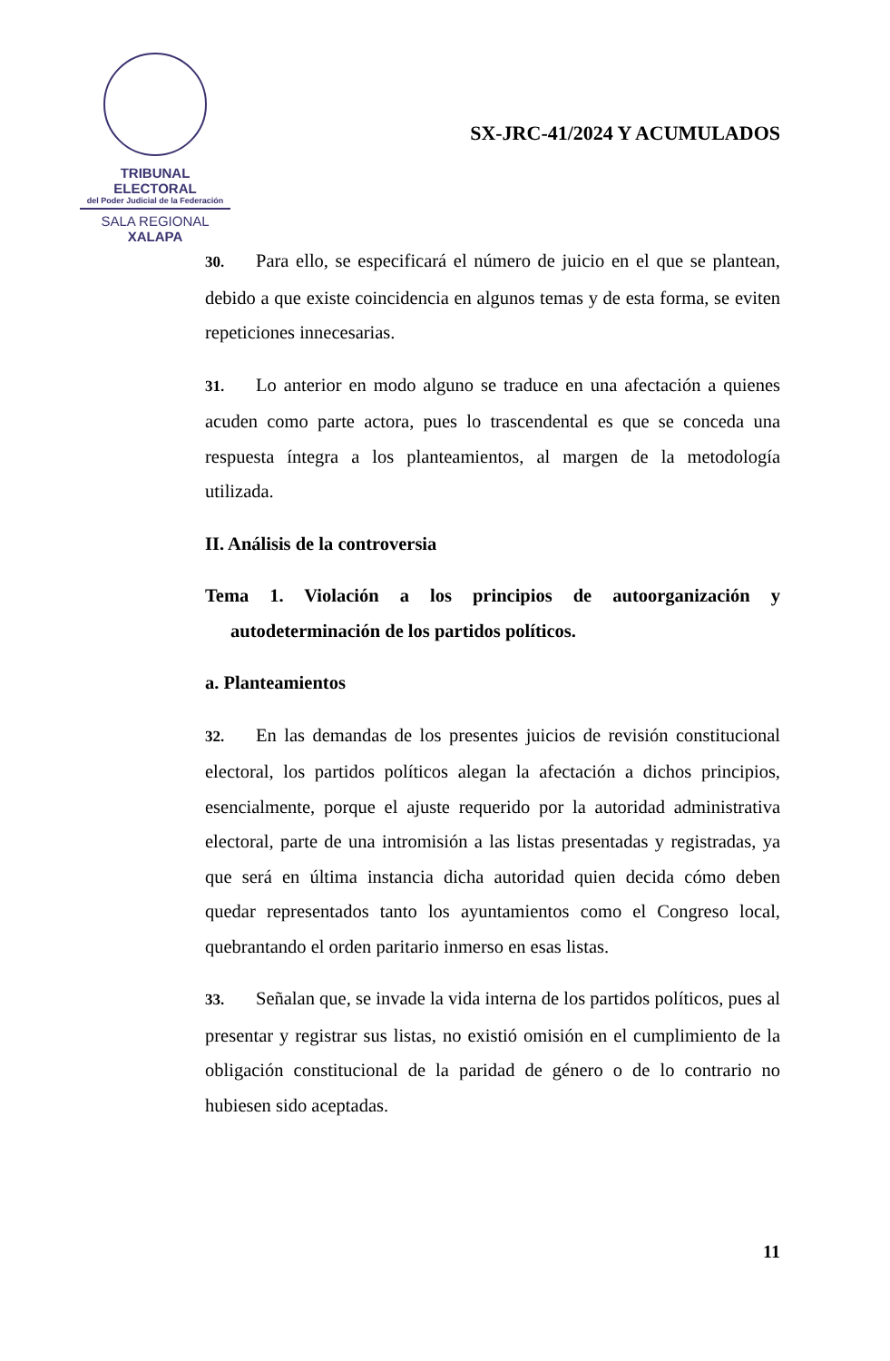TRIBUNAL ELECTORAL
del Poder Judicial de la Federación
SALA REGIONAL
XALAPA
SX-JRC-41/2024 Y ACUMULADOS
30. Para ello, se especificará el número de juicio en el que se plantean, debido a que existe coincidencia en algunos temas y de esta forma, se eviten repeticiones innecesarias.
31. Lo anterior en modo alguno se traduce en una afectación a quienes acuden como parte actora, pues lo trascendental es que se conceda una respuesta íntegra a los planteamientos, al margen de la metodología utilizada.
II. Análisis de la controversia
Tema 1. Violación a los principios de autoorganización y autodeterminación de los partidos políticos.
a. Planteamientos
32. En las demandas de los presentes juicios de revisión constitucional electoral, los partidos políticos alegan la afectación a dichos principios, esencialmente, porque el ajuste requerido por la autoridad administrativa electoral, parte de una intromisión a las listas presentadas y registradas, ya que será en última instancia dicha autoridad quien decida cómo deben quedar representados tanto los ayuntamientos como el Congreso local, quebrantando el orden paritario inmerso en esas listas.
33. Señalan que, se invade la vida interna de los partidos políticos, pues al presentar y registrar sus listas, no existió omisión en el cumplimiento de la obligación constitucional de la paridad de género o de lo contrario no hubiesen sido aceptadas.
11